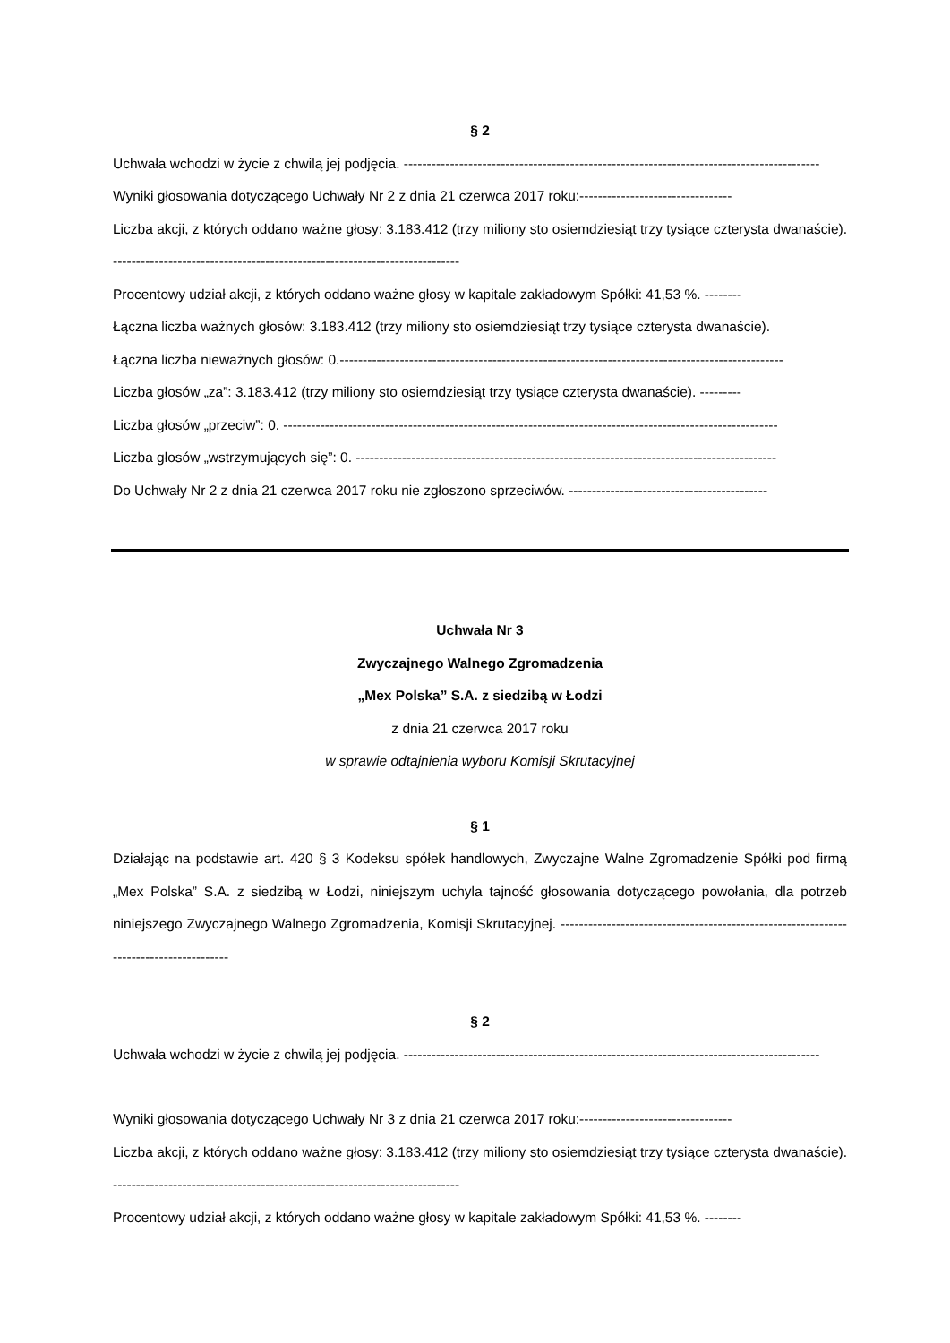§ 2
Uchwała wchodzi w życie z chwilą jej podjęcia. ------------------------------------------------------------------------------------------
Wyniki głosowania dotyczącego Uchwały Nr 2 z dnia 21 czerwca 2017 roku:---------------------------------
Liczba akcji, z których oddano ważne głosy: 3.183.412 (trzy miliony sto osiemdziesiąt trzy tysiące czterysta dwanaście). ---------------------------------------------------------------------------
Procentowy udział akcji, z których oddano ważne głosy w kapitale zakładowym Spółki: 41,53 %. --------
Łączna liczba ważnych głosów: 3.183.412 (trzy miliony sto osiemdziesiąt trzy tysiące czterysta dwanaście).
Łączna liczba nieważnych głosów: 0.------------------------------------------------------------------------------------------------
Liczba głosów „za”: 3.183.412 (trzy miliony sto osiemdziesiąt trzy tysiące czterysta dwanaście). ---------
Liczba głosów „przeciw”: 0. -----------------------------------------------------------------------------------------------------------
Liczba głosów „wstrzymujących się”: 0. -------------------------------------------------------------------------------------------
Do Uchwały Nr 2 z dnia 21 czerwca 2017 roku nie zgłoszono sprzeciwów. -------------------------------------------
Uchwała Nr 3
Zwyczajnego Walnego Zgromadzenia
„Mex Polska” S.A. z siedzibą w Łodzi
z dnia 21 czerwca 2017 roku
w sprawie odtajnienia wyboru Komisji Skrutacyjnej
§ 1
Działając na podstawie art. 420 § 3 Kodeksu spółek handlowych, Zwyczajne Walne Zgromadzenie Spółki pod firmą „Mex Polska” S.A. z siedzibą w Łodzi, niniejszym uchyla tajność głosowania dotyczącego powołania, dla potrzeb niniejszego Zwyczajnego Walnego Zgromadzenia, Komisji Skrutacyjnej. ---------------------------------------------------------------------------------------
§ 2
Uchwała wchodzi w życie z chwilą jej podjęcia. ------------------------------------------------------------------------------------------
Wyniki głosowania dotyczącego Uchwały Nr 3 z dnia 21 czerwca 2017 roku:---------------------------------
Liczba akcji, z których oddano ważne głosy: 3.183.412 (trzy miliony sto osiemdziesiąt trzy tysiące czterysta dwanaście). ---------------------------------------------------------------------------
Procentowy udział akcji, z których oddano ważne głosy w kapitale zakładowym Spółki: 41,53 %. --------